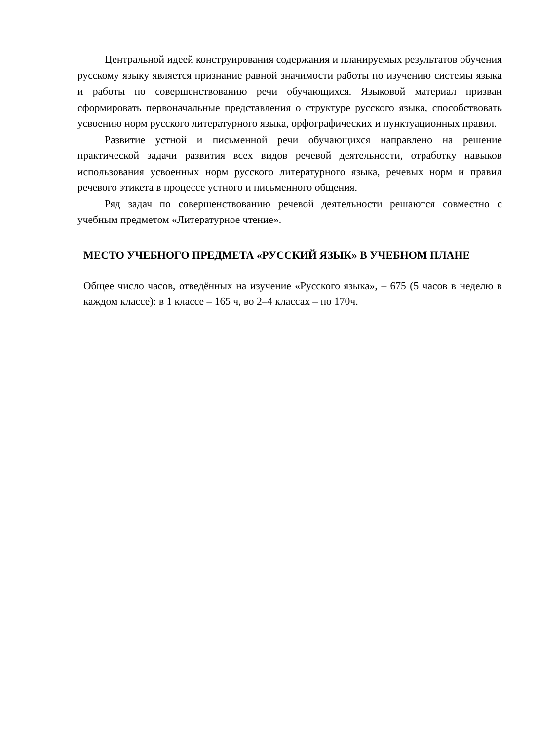Центральной идеей конструирования содержания и планируемых результатов обучения русскому языку является признание равной значимости работы по изучению системы языка и работы по совершенствованию речи обучающихся. Языковой материал призван сформировать первоначальные представления о структуре русского языка, способствовать усвоению норм русского литературного языка, орфографических и пунктуационных правил.
Развитие устной и письменной речи обучающихся направлено на решение практической задачи развития всех видов речевой деятельности, отработку навыков использования усвоенных норм русского литературного языка, речевых норм и правил речевого этикета в процессе устного и письменного общения.
Ряд задач по совершенствованию речевой деятельности решаются совместно с учебным предметом «Литературное чтение».
МЕСТО УЧЕБНОГО ПРЕДМЕТА «РУССКИЙ ЯЗЫК» В УЧЕБНОМ ПЛАНЕ
Общее число часов, отведённых на изучение «Русского языка», – 675 (5 часов в неделю в каждом классе): в 1 классе – 165 ч, во 2–4 классах – по 170ч.